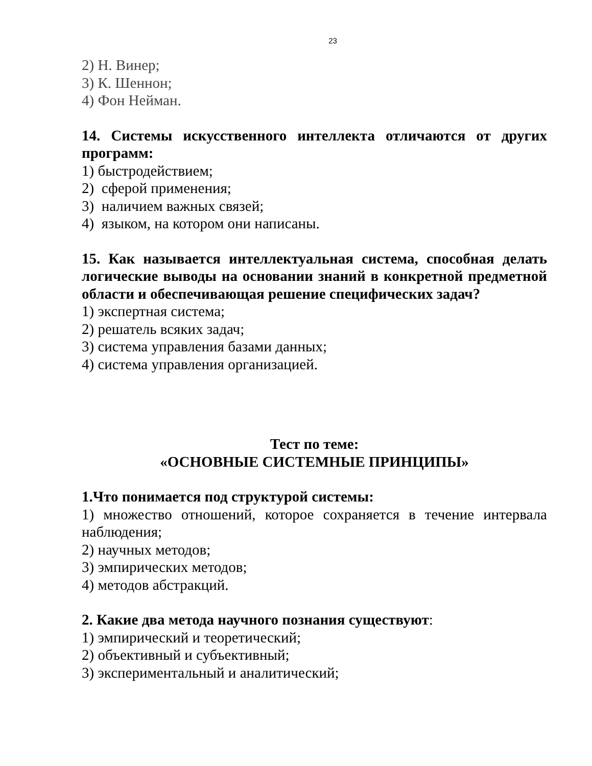23
2) Н. Винер;
3) К. Шеннон;
4) Фон Нейман.
14. Системы искусственного интеллекта отличаются от других программ:
1) быстродействием;
2) сферой применения;
3) наличием важных связей;
4) языком, на котором они написаны.
15. Как называется интеллектуальная система, способная делать логические выводы на основании знаний в конкретной предметной области и обеспечивающая решение специфических задач?
1) экспертная система;
2) решатель всяких задач;
3) система управления базами данных;
4) система управления организацией.
Тест по теме:
«ОСНОВНЫЕ СИСТЕМНЫЕ ПРИНЦИПЫ»
1.Что понимается под структурой системы:
1) множество отношений, которое сохраняется в течение интервала наблюдения;
2) научных методов;
3) эмпирических методов;
4) методов абстракций.
2. Какие два метода научного познания существуют:
1) эмпирический и теоретический;
2) объективный и субъективный;
3) экспериментальный и аналитический;